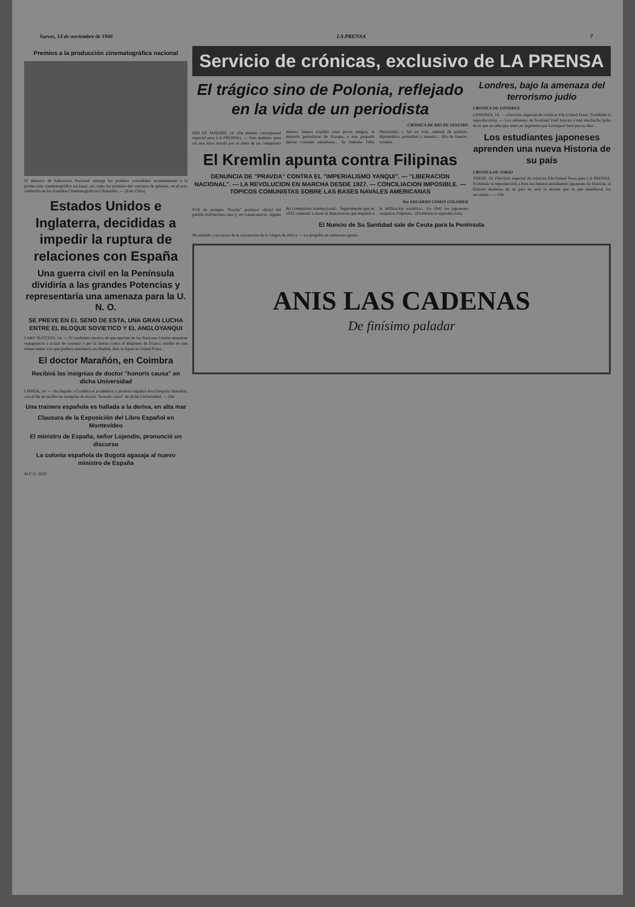Jueves, 14 de noviembre de 1946 LA PRENSA 7
Premios a la producción cinematográfica nacional
El ministro de Educación Nacional entrega los premios concedidos recientemente a la producción cinematográfica nacional, así como los premios del concurso de guiones, en el acto celebrado en los Estudios Cinematográficos Chamartín. — (Foto Cifra)
Estados Unidos e Inglaterra, decididas a impedir la ruptura de relaciones con España
Una guerra civil en la Península dividiría a las grandes Potencias y representaría una amenaza para la U. N. O.
SE PREVE EN EL SENO DE ESTA, UNA GRAN LUCHA ENTRE EL BLOQUE SOVIETICO Y EL ANGLOYANQUI
LAKE SUCCESS, 14. — El verdadero motivo de que muchas de las Naciones Unidas muestren repugnancia a actuar de consuno y por la fuerza contra el Régimen de Franco, estriba en que tienen temor a lo que pudiera sustituirlo en Madrid, dice la Agencia United Press...
El doctor Marañón, en Coimbra
Recibirá las insignias de doctor "honoris causa" en dicha Universidad
LISBOA, 14. — Ha llegado a Coimbra el académico y profesor español don Gregorio Marañón, con el fin de recibir las insignias de doctor "honoris causa" de dicha Universidad. — Efe.
Una trainera española es hallada a la deriva, en alta mar
Clausura de la Exposición del Libro Español en Montevideo
El ministro de España, señor Lojendio, pronunció un discurso
La colonia española de Bogotá agasaja al nuevo ministro de España
Servicio de crónicas, exclusivo de LA PRENSA
El trágico sino de Polonia, reflejado en la vida de un periodista
CRONICA DE RIO DE JANEIRO
RIO DE JANEIRO, 14. (De nuestro corresponsal especial para LA PRENSA). — Esta mañana, para oír una misa rezada por el alma de un compañero muerto, hemos acudido unos pocos amigos, la mayoría periodistas de Europa, a una pequeña iglesia colonial suburbana... Se llamaba Félix Huszynsky, y fué en vida, además de patriota, diplomático, periodista y maestro... Rio de Janeiro, octubre.
El Kremlin apunta contra Filipinas
DENUNCIA DE "PRAVDA" CONTRA EL "IMPERIALISMO YANQUI". — "LIBERACION NACIONAL". — LA REVOLUCION EN MARCHA DESDE 1927. — CONCILIACION IMPOSIBLE. — TOPICOS COMUNISTAS SOBRE LAS BASES NAVALES AMERICANAS
Por EDUARDO COMIN COLOMER
FUE de siempre "Pravda" portavoz oficial del partido bolchevista ruso y, en consecuencia, órgano del comunismo internacional... Seguramente que en 1932 comenzó a darse la importancia que requería a la infiltración soviética... En 1942 los japoneses ocuparon Filipinas... (Prohibida la reproducción)
Londres, bajo la amenaza del terrorismo judío
CRONICA DE LONDRES
LONDRES, 14. — (Servicio especial de crónicas Efe-United Press. Prohibida la reproducción). — Los sabuesos de Scotland Yard buscan a una muchacha judía de la que se sabe que entró en Inglaterra por Liverpool hace pocos días...
Los estudiantes japoneses aprenden una nueva Historia de su país
CRONICA DE TOKIO
TOKIO, 14. (Servicio especial de crónicas Efe-United Press para LA PRENSA. Prohibida la reproducción.) Para los futuros estudiantes japoneses de Historia, la historia moderna de su país no será la misma que la que estudiaron los escolares... — Efe.
El Nuncio de Su Santidad sale de Ceuta para la Península
Ha asistido a los actos de la coronación de la Virgen de Africa — Le despidió un numeroso gentío
ANIS LAS CADENAS
De finísimo paladar
M.C.D. 2022